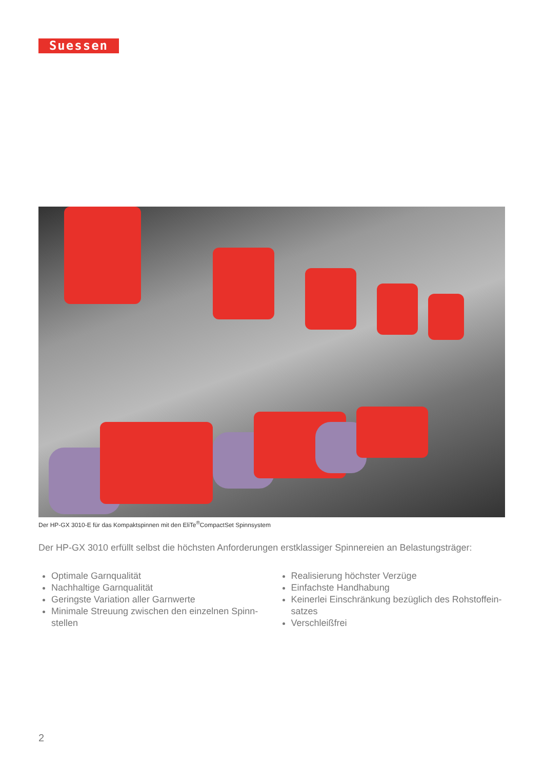Suessen
Der HP-GX 3010-E für das Kompaktspinnen mit den EliTe<sup>®</sup>CompactSet Spinnsystem
Der HP-GX 3010 erfüllt selbst die höchsten Anforderungen erstklassiger Spinnereien an Belastungsträger:
Optimale Garnqualität
Nachhaltige Garnqualität
Geringste Variation aller Garnwerte
Minimale Streuung zwischen den einzelnen Spinn-stellen
Realisierung höchster Verzüge
Einfachste Handhabung
Keinerlei Einschränkung bezüglich des Rohstoffein-satzes
Verschleißfrei
2